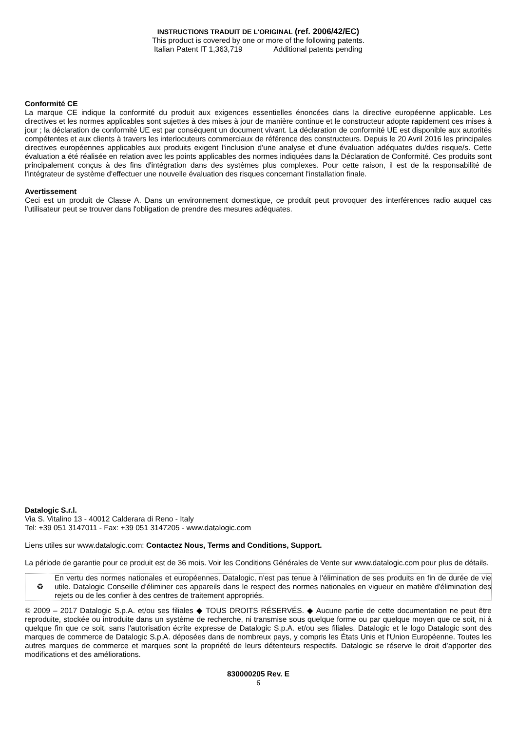INSTRUCTIONS TRADUIT DE L'ORIGINAL (ref. 2006/42/EC)
This product is covered by one or more of the following patents.
Italian Patent IT 1,363,719 Additional patents pending
Conformité CE
La marque CE indique la conformité du produit aux exigences essentielles énoncées dans la directive européenne applicable. Les directives et les normes applicables sont sujettes à des mises à jour de manière continue et le constructeur adopte rapidement ces mises à jour ; la déclaration de conformité UE est par conséquent un document vivant. La déclaration de conformité UE est disponible aux autorités compétentes et aux clients à travers les interlocuteurs commerciaux de référence des constructeurs. Depuis le 20 Avril 2016 les principales directives européennes applicables aux produits exigent l'inclusion d'une analyse et d'une évaluation adéquates du/des risque/s. Cette évaluation a été réalisée en relation avec les points applicables des normes indiquées dans la Déclaration de Conformité. Ces produits sont principalement conçus à des fins d'intégration dans des systèmes plus complexes. Pour cette raison, il est de la responsabilité de l'intégrateur de système d'effectuer une nouvelle évaluation des risques concernant l'installation finale.
Avertissement
Ceci est un produit de Classe A. Dans un environnement domestique, ce produit peut provoquer des interférences radio auquel cas l'utilisateur peut se trouver dans l'obligation de prendre des mesures adéquates.
Datalogic S.r.l.
Via S. Vitalino 13 - 40012 Calderara di Reno - Italy
Tel: +39 051 3147011 - Fax: +39 051 3147205 - www.datalogic.com
Liens utiles sur www.datalogic.com: Contactez Nous, Terms and Conditions, Support.
La période de garantie pour ce produit est de 36 mois. Voir les Conditions Générales de Vente sur www.datalogic.com pour plus de détails.
♻
En vertu des normes nationales et européennes, Datalogic, n'est pas tenue à l'élimination de ses produits en fin de durée de vie utile. Datalogic Conseille d'éliminer ces appareils dans le respect des normes nationales en vigueur en matière d'élimination des rejets ou de les confier à des centres de traitement appropriés.
© 2009 – 2017 Datalogic S.p.A. et/ou ses filiales ◆ TOUS DROITS RÉSERVÉS. ◆ Aucune partie de cette documentation ne peut être reproduite, stockée ou introduite dans un système de recherche, ni transmise sous quelque forme ou par quelque moyen que ce soit, ni à quelque fin que ce soit, sans l'autorisation écrite expresse de Datalogic S.p.A. et/ou ses filiales. Datalogic et le logo Datalogic sont des marques de commerce de Datalogic S.p.A. déposées dans de nombreux pays, y compris les États Unis et l'Union Européenne. Toutes les autres marques de commerce et marques sont la propriété de leurs détenteurs respectifs. Datalogic se réserve le droit d’apporter des modifications et des améliorations.
830000205 Rev. E
6